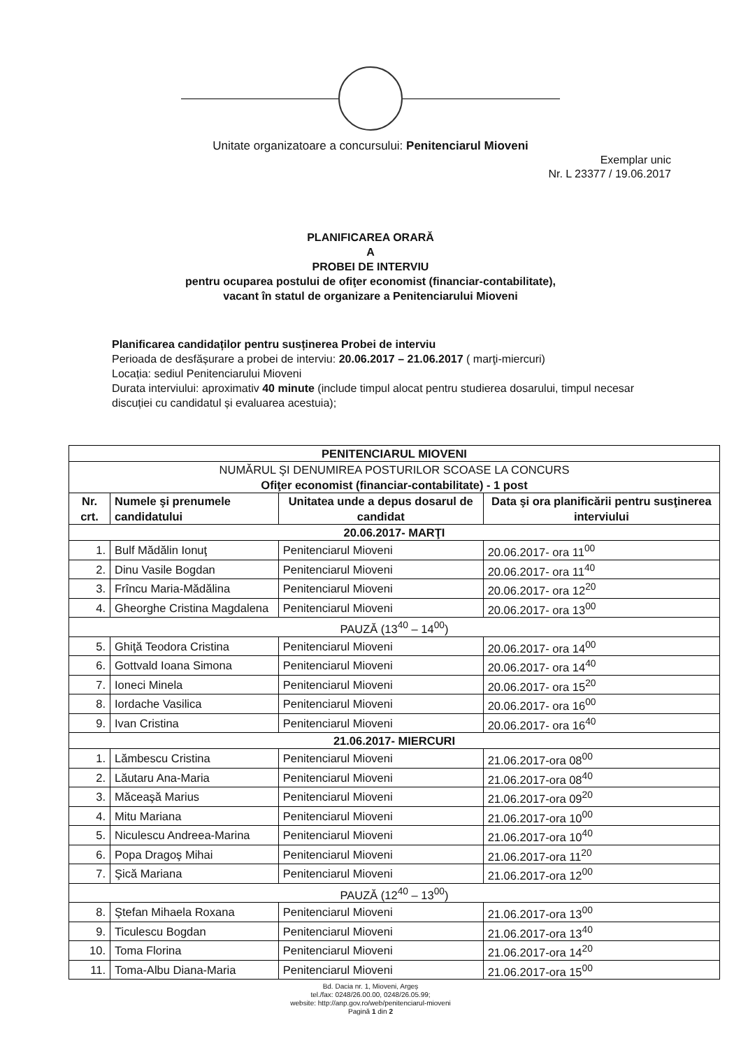Unitate organizatoare a concursului: Penitenciarul Mioveni
Exemplar unic
Nr. L 23377 / 19.06.2017
PLANIFICAREA ORARĂ
A
PROBEI DE INTERVIU
pentru ocuparea postului de ofiţer economist (financiar-contabilitate),
vacant în statul de organizare a Penitenciarului Mioveni
Planificarea candidaților pentru susținerea Probei de interviu
Perioada de desfășurare a probei de interviu: 20.06.2017 – 21.06.2017 ( marţi-miercuri)
Locația: sediul Penitenciarului Mioveni
Durata interviului: aproximativ 40 minute (include timpul alocat pentru studierea dosarului, timpul necesar discuției cu candidatul și evaluarea acestuia);
| PENITENCIARUL MIOVENI | | | |
| --- | --- | --- | --- |
| NUMĂRUL ŞI DENUMIREA POSTURILOR SCOASE LA CONCURS Ofiţer economist (financiar-contabilitate) - 1 post | | | |
| Nr. crt. | Numele şi prenumele candidatului | Unitatea unde a depus dosarul de candidat | Data şi ora planificării pentru susţinerea interviului |
| 20.06.2017- MARŢI | | | |
| 1. | Bulf Mădălin Ionuţ | Penitenciarul Mioveni | 20.06.2017- ora 11<sup>00</sup> |
| 2. | Dinu Vasile Bogdan | Penitenciarul Mioveni | 20.06.2017- ora 11<sup>40</sup> |
| 3. | Frîncu Maria-Mădălina | Penitenciarul Mioveni | 20.06.2017- ora 12<sup>20</sup> |
| 4. | Gheorghe Cristina Magdalena | Penitenciarul Mioveni | 20.06.2017- ora 13<sup>00</sup> |
| PAUZĂ (13<sup>40</sup> – 14<sup>00</sup>) | | | |
| 5. | Ghiţă Teodora Cristina | Penitenciarul Mioveni | 20.06.2017- ora 14<sup>00</sup> |
| 6. | Gottvald Ioana Simona | Penitenciarul Mioveni | 20.06.2017- ora 14<sup>40</sup> |
| 7. | Ioneci Minela | Penitenciarul Mioveni | 20.06.2017- ora 15<sup>20</sup> |
| 8. | Iordache Vasilica | Penitenciarul Mioveni | 20.06.2017- ora 16<sup>00</sup> |
| 9. | Ivan Cristina | Penitenciarul Mioveni | 20.06.2017- ora 16<sup>40</sup> |
| 21.06.2017- MIERCURI | | | |
| 1. | Lămbescu Cristina | Penitenciarul Mioveni | 21.06.2017-ora 08<sup>00</sup> |
| 2. | Lăutaru Ana-Maria | Penitenciarul Mioveni | 21.06.2017-ora 08<sup>40</sup> |
| 3. | Măceaşă Marius | Penitenciarul Mioveni | 21.06.2017-ora 09<sup>20</sup> |
| 4. | Mitu Mariana | Penitenciarul Mioveni | 21.06.2017-ora 10<sup>00</sup> |
| 5. | Niculescu Andreea-Marina | Penitenciarul Mioveni | 21.06.2017-ora 10<sup>40</sup> |
| 6. | Popa Dragoş Mihai | Penitenciarul Mioveni | 21.06.2017-ora 11<sup>20</sup> |
| 7. | Şică Mariana | Penitenciarul Mioveni | 21.06.2017-ora 12<sup>00</sup> |
| PAUZĂ (12<sup>40</sup> – 13<sup>00</sup>) | | | |
| 8. | Ştefan Mihaela Roxana | Penitenciarul Mioveni | 21.06.2017-ora 13<sup>00</sup> |
| 9. | Ticulescu Bogdan | Penitenciarul Mioveni | 21.06.2017-ora 13<sup>40</sup> |
| 10. | Toma Florina | Penitenciarul Mioveni | 21.06.2017-ora 14<sup>20</sup> |
| 11. | Toma-Albu Diana-Maria | Penitenciarul Mioveni | 21.06.2017-ora 15<sup>00</sup> |
Bd. Dacia nr. 1, Mioveni, Argeș
tel./fax: 0248/26.00.00, 0248/26.05.99;
website: http://anp.gov.ro/web/penitenciarul-mioveni
Pagină 1 din 2